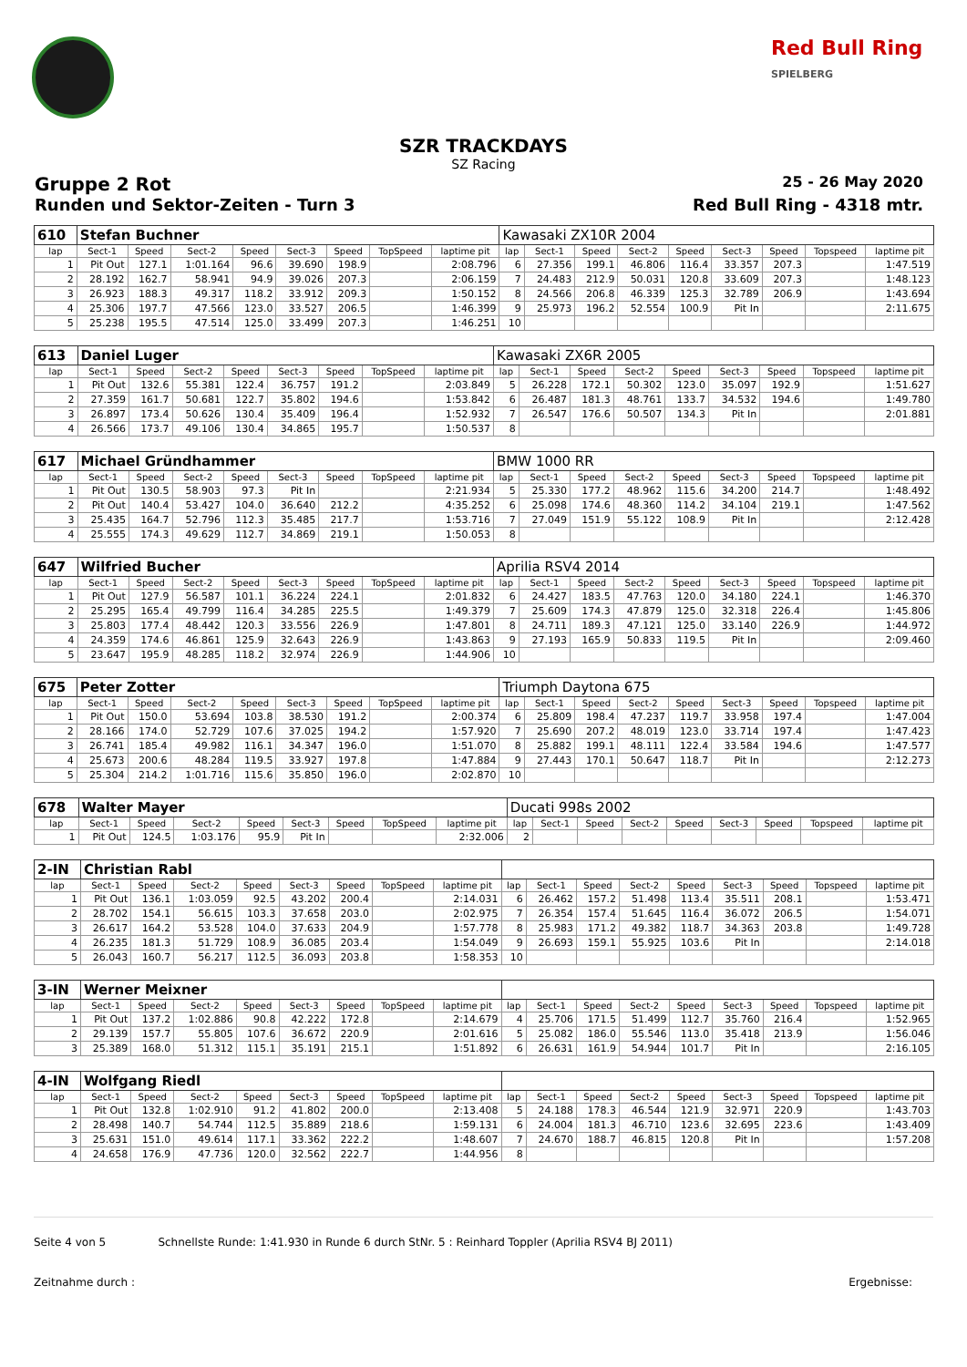Red Bull Ring
SPIELBERG
SZR TRACKDAYS
SZ Racing
Gruppe 2 Rot 25 - 26 May 2020
Runden und Sektor-Zeiten - Turn 3 Red Bull Ring - 4318 mtr.
| 610 | Stefan Buchner | | | | | | | | Kawasaki ZX10R 2004 | | | | | | | | |
| lap | Sect-1 | Speed | Sect-2 | Speed | Sect-3 | Speed | TopSpeed | laptime pit | lap | Sect-1 | Speed | Sect-2 | Speed | Sect-3 | Speed | Topspeed | laptime pit |
| 1 | Pit Out | 127.1 | 1:01.164 | 96.6 | 39.690 | 198.9 | | 2:08.796 | 6 | 27.356 | 199.1 | 46.806 | 116.4 | 33.357 | 207.3 | | 1:47.519 |
| 2 | 28.192 | 162.7 | 58.941 | 94.9 | 39.026 | 207.3 | | 2:06.159 | 7 | 24.483 | 212.9 | 50.031 | 120.8 | 33.609 | 207.3 | | 1:48.123 |
| 3 | 26.923 | 188.3 | 49.317 | 118.2 | 33.912 | 209.3 | | 1:50.152 | 8 | 24.566 | 206.8 | 46.339 | 125.3 | 32.789 | 206.9 | | 1:43.694 |
| 4 | 25.306 | 197.7 | 47.566 | 123.0 | 33.527 | 206.5 | | 1:46.399 | 9 | 25.973 | 196.2 | 52.554 | 100.9 | Pit In | | | 2:11.675 |
| 5 | 25.238 | 195.5 | 47.514 | 125.0 | 33.499 | 207.3 | | 1:46.251 | 10 | | | | | | | | |
| 613 | Daniel Luger | | | | | | | | Kawasaki ZX6R 2005 | | | | | | | | |
| lap | Sect-1 | Speed | Sect-2 | Speed | Sect-3 | Speed | TopSpeed | laptime pit | lap | Sect-1 | Speed | Sect-2 | Speed | Sect-3 | Speed | Topspeed | laptime pit |
| 1 | Pit Out | 132.6 | 55.381 | 122.4 | 36.757 | 191.2 | | 2:03.849 | 5 | 26.228 | 172.1 | 50.302 | 123.0 | 35.097 | 192.9 | | 1:51.627 |
| 2 | 27.359 | 161.7 | 50.681 | 122.7 | 35.802 | 194.6 | | 1:53.842 | 6 | 26.487 | 181.3 | 48.761 | 133.7 | 34.532 | 194.6 | | 1:49.780 |
| 3 | 26.897 | 173.4 | 50.626 | 130.4 | 35.409 | 196.4 | | 1:52.932 | 7 | 26.547 | 176.6 | 50.507 | 134.3 | Pit In | | | 2:01.881 |
| 4 | 26.566 | 173.7 | 49.106 | 130.4 | 34.865 | 195.7 | | 1:50.537 | 8 | | | | | | | | |
| 617 | Michael Gründhammer | | | | | | | | BMW 1000 RR | | | | | | | | |
| lap | Sect-1 | Speed | Sect-2 | Speed | Sect-3 | Speed | TopSpeed | laptime pit | lap | Sect-1 | Speed | Sect-2 | Speed | Sect-3 | Speed | Topspeed | laptime pit |
| 1 | Pit Out | 130.5 | 58.903 | 97.3 | Pit In | | | 2:21.934 | 5 | 25.330 | 177.2 | 48.962 | 115.6 | 34.200 | 214.7 | | 1:48.492 |
| 2 | Pit Out | 140.4 | 53.427 | 104.0 | 36.640 | 212.2 | | 4:35.252 | 6 | 25.098 | 174.6 | 48.360 | 114.2 | 34.104 | 219.1 | | 1:47.562 |
| 3 | 25.435 | 164.7 | 52.796 | 112.3 | 35.485 | 217.7 | | 1:53.716 | 7 | 27.049 | 151.9 | 55.122 | 108.9 | Pit In | | | 2:12.428 |
| 4 | 25.555 | 174.3 | 49.629 | 112.7 | 34.869 | 219.1 | | 1:50.053 | 8 | | | | | | | | |
| 647 | Wilfried Bucher | | | | | | | | Aprilia RSV4 2014 | | | | | | | | |
| lap | Sect-1 | Speed | Sect-2 | Speed | Sect-3 | Speed | TopSpeed | laptime pit | lap | Sect-1 | Speed | Sect-2 | Speed | Sect-3 | Speed | Topspeed | laptime pit |
| 1 | Pit Out | 127.9 | 56.587 | 101.1 | 36.224 | 224.1 | | 2:01.832 | 6 | 24.427 | 183.5 | 47.763 | 120.0 | 34.180 | 224.1 | | 1:46.370 |
| 2 | 25.295 | 165.4 | 49.799 | 116.4 | 34.285 | 225.5 | | 1:49.379 | 7 | 25.609 | 174.3 | 47.879 | 125.0 | 32.318 | 226.4 | | 1:45.806 |
| 3 | 25.803 | 177.4 | 48.442 | 120.3 | 33.556 | 226.9 | | 1:47.801 | 8 | 24.711 | 189.3 | 47.121 | 125.0 | 33.140 | 226.9 | | 1:44.972 |
| 4 | 24.359 | 174.6 | 46.861 | 125.9 | 32.643 | 226.9 | | 1:43.863 | 9 | 27.193 | 165.9 | 50.833 | 119.5 | Pit In | | | 2:09.460 |
| 5 | 23.647 | 195.9 | 48.285 | 118.2 | 32.974 | 226.9 | | 1:44.906 | 10 | | | | | | | | |
| 675 | Peter Zotter | | | | | | | | Triumph Daytona 675 | | | | | | | | |
| lap | Sect-1 | Speed | Sect-2 | Speed | Sect-3 | Speed | TopSpeed | laptime pit | lap | Sect-1 | Speed | Sect-2 | Speed | Sect-3 | Speed | Topspeed | laptime pit |
| 1 | Pit Out | 150.0 | 53.694 | 103.8 | 38.530 | 191.2 | | 2:00.374 | 6 | 25.809 | 198.4 | 47.237 | 119.7 | 33.958 | 197.4 | | 1:47.004 |
| 2 | 28.166 | 174.0 | 52.729 | 107.6 | 37.025 | 194.2 | | 1:57.920 | 7 | 25.690 | 207.2 | 48.019 | 123.0 | 33.714 | 197.4 | | 1:47.423 |
| 3 | 26.741 | 185.4 | 49.982 | 116.1 | 34.347 | 196.0 | | 1:51.070 | 8 | 25.882 | 199.1 | 48.111 | 122.4 | 33.584 | 194.6 | | 1:47.577 |
| 4 | 25.673 | 200.6 | 48.284 | 119.5 | 33.927 | 197.8 | | 1:47.884 | 9 | 27.443 | 170.1 | 50.647 | 118.7 | Pit In | | | 2:12.273 |
| 5 | 25.304 | 214.2 | 1:01.716 | 115.6 | 35.850 | 196.0 | | 2:02.870 | 10 | | | | | | | | |
| 678 | Walter Mayer | | | | | | | | Ducati 998s 2002 | | | | | | | | |
| lap | Sect-1 | Speed | Sect-2 | Speed | Sect-3 | Speed | TopSpeed | laptime pit | lap | Sect-1 | Speed | Sect-2 | Speed | Sect-3 | Speed | Topspeed | laptime pit |
| 1 | Pit Out | 124.5 | 1:03.176 | 95.9 | Pit In | | | 2:32.006 | 2 | | | | | | | | |
| 2-IN | Christian Rabl | | | | | | | | | | | | | | | | |
| lap | Sect-1 | Speed | Sect-2 | Speed | Sect-3 | Speed | TopSpeed | laptime pit | lap | Sect-1 | Speed | Sect-2 | Speed | Sect-3 | Speed | Topspeed | laptime pit |
| 1 | Pit Out | 136.1 | 1:03.059 | 92.5 | 43.202 | 200.4 | | 2:14.031 | 6 | 26.462 | 157.2 | 51.498 | 113.4 | 35.511 | 208.1 | | 1:53.471 |
| 2 | 28.702 | 154.1 | 56.615 | 103.3 | 37.658 | 203.0 | | 2:02.975 | 7 | 26.354 | 157.4 | 51.645 | 116.4 | 36.072 | 206.5 | | 1:54.071 |
| 3 | 26.617 | 164.2 | 53.528 | 104.0 | 37.633 | 204.9 | | 1:57.778 | 8 | 25.983 | 171.2 | 49.382 | 118.7 | 34.363 | 203.8 | | 1:49.728 |
| 4 | 26.235 | 181.3 | 51.729 | 108.9 | 36.085 | 203.4 | | 1:54.049 | 9 | 26.693 | 159.1 | 55.925 | 103.6 | Pit In | | | 2:14.018 |
| 5 | 26.043 | 160.7 | 56.217 | 112.5 | 36.093 | 203.8 | | 1:58.353 | 10 | | | | | | | | |
| 3-IN | Werner Meixner | | | | | | | | | | | | | | | | |
| lap | Sect-1 | Speed | Sect-2 | Speed | Sect-3 | Speed | TopSpeed | laptime pit | lap | Sect-1 | Speed | Sect-2 | Speed | Sect-3 | Speed | Topspeed | laptime pit |
| 1 | Pit Out | 137.2 | 1:02.886 | 90.8 | 42.222 | 172.8 | | 2:14.679 | 4 | 25.706 | 171.5 | 51.499 | 112.7 | 35.760 | 216.4 | | 1:52.965 |
| 2 | 29.139 | 157.7 | 55.805 | 107.6 | 36.672 | 220.9 | | 2:01.616 | 5 | 25.082 | 186.0 | 55.546 | 113.0 | 35.418 | 213.9 | | 1:56.046 |
| 3 | 25.389 | 168.0 | 51.312 | 115.1 | 35.191 | 215.1 | | 1:51.892 | 6 | 26.631 | 161.9 | 54.944 | 101.7 | Pit In | | | 2:16.105 |
| 4-IN | Wolfgang Riedl | | | | | | | | | | | | | | | | |
| lap | Sect-1 | Speed | Sect-2 | Speed | Sect-3 | Speed | TopSpeed | laptime pit | lap | Sect-1 | Speed | Sect-2 | Speed | Sect-3 | Speed | Topspeed | laptime pit |
| 1 | Pit Out | 132.8 | 1:02.910 | 91.2 | 41.802 | 200.0 | | 2:13.408 | 5 | 24.188 | 178.3 | 46.544 | 121.9 | 32.971 | 220.9 | | 1:43.703 |
| 2 | 28.498 | 140.7 | 54.744 | 112.5 | 35.889 | 218.6 | | 1:59.131 | 6 | 24.004 | 181.3 | 46.710 | 123.6 | 32.695 | 223.6 | | 1:43.409 |
| 3 | 25.631 | 151.0 | 49.614 | 117.1 | 33.362 | 222.2 | | 1:48.607 | 7 | 24.670 | 188.7 | 46.815 | 120.8 | Pit In | | | 1:57.208 |
| 4 | 24.658 | 176.9 | 47.736 | 120.0 | 32.562 | 222.7 | | 1:44.956 | 8 | | | | | | | | |
Seite 4 von 5 Schnellste Runde: 1:41.930 in Runde 6 durch StNr. 5 : Reinhard Toppler (Aprilia RSV4 BJ 2011)
Zeitnahme durch : Ergebnisse: